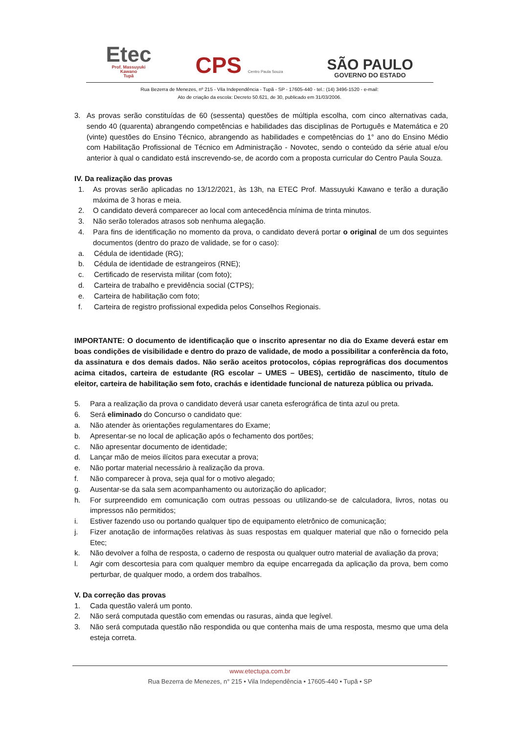Etec
Prof. Massuyuki
Kawano
Tupã
CPS Centro Paula Souza
SÃO PAULO
GOVERNO DO ESTADO
Rua Bezerra de Menezes, nº 215 - Vila Independência - Tupã - SP - 17605-440 - tel.: (14) 3496-1520 - e-mail:
Ato de criação da escola: Decreto 50.621, de 30, publicado em 31/03/2006.
3. As provas serão constituídas de 60 (sessenta) questões de múltipla escolha, com cinco alternativas cada, sendo 40 (quarenta) abrangendo competências e habilidades das disciplinas de Português e Matemática e 20 (vinte) questões do Ensino Técnico, abrangendo as habilidades e competências do 1° ano do Ensino Médio com Habilitação Profissional de Técnico em Administração - Novotec, sendo o conteúdo da série atual e/ou anterior à qual o candidato está inscrevendo-se, de acordo com a proposta curricular do Centro Paula Souza.
IV. Da realização das provas
1. As provas serão aplicadas no 13/12/2021, às 13h, na ETEC Prof. Massuyuki Kawano e terão a duração máxima de 3 horas e meia.
2. O candidato deverá comparecer ao local com antecedência mínima de trinta minutos.
3. Não serão tolerados atrasos sob nenhuma alegação.
4. Para fins de identificação no momento da prova, o candidato deverá portar o original de um dos seguintes documentos (dentro do prazo de validade, se for o caso):
a. Cédula de identidade (RG);
b. Cédula de identidade de estrangeiros (RNE);
c. Certificado de reservista militar (com foto);
d. Carteira de trabalho e previdência social (CTPS);
e. Carteira de habilitação com foto;
f. Carteira de registro profissional expedida pelos Conselhos Regionais.
IMPORTANTE: O documento de identificação que o inscrito apresentar no dia do Exame deverá estar em boas condições de visibilidade e dentro do prazo de validade, de modo a possibilitar a conferência da foto, da assinatura e dos demais dados. Não serão aceitos protocolos, cópias reprográficas dos documentos acima citados, carteira de estudante (RG escolar – UMES – UBES), certidão de nascimento, título de eleitor, carteira de habilitação sem foto, crachás e identidade funcional de natureza pública ou privada.
5. Para a realização da prova o candidato deverá usar caneta esferográfica de tinta azul ou preta.
6. Será eliminado do Concurso o candidato que:
a. Não atender às orientações regulamentares do Exame;
b. Apresentar-se no local de aplicação após o fechamento dos portões;
c. Não apresentar documento de identidade;
d. Lançar mão de meios ilícitos para executar a prova;
e. Não portar material necessário à realização da prova.
f. Não comparecer à prova, seja qual for o motivo alegado;
g. Ausentar-se da sala sem acompanhamento ou autorização do aplicador;
h. For surpreendido em comunicação com outras pessoas ou utilizando-se de calculadora, livros, notas ou impressos não permitidos;
i. Estiver fazendo uso ou portando qualquer tipo de equipamento eletrônico de comunicação;
j. Fizer anotação de informações relativas às suas respostas em qualquer material que não o fornecido pela Etec;
k. Não devolver a folha de resposta, o caderno de resposta ou qualquer outro material de avaliação da prova;
l. Agir com descortesia para com qualquer membro da equipe encarregada da aplicação da prova, bem como perturbar, de qualquer modo, a ordem dos trabalhos.
V. Da correção das provas
1. Cada questão valerá um ponto.
2. Não será computada questão com emendas ou rasuras, ainda que legível.
3. Não será computada questão não respondida ou que contenha mais de uma resposta, mesmo que uma dela esteja correta.
www.etectupa.com.br
Rua Bezerra de Menezes, n° 215 • Vila Independência • 17605-440 • Tupã • SP